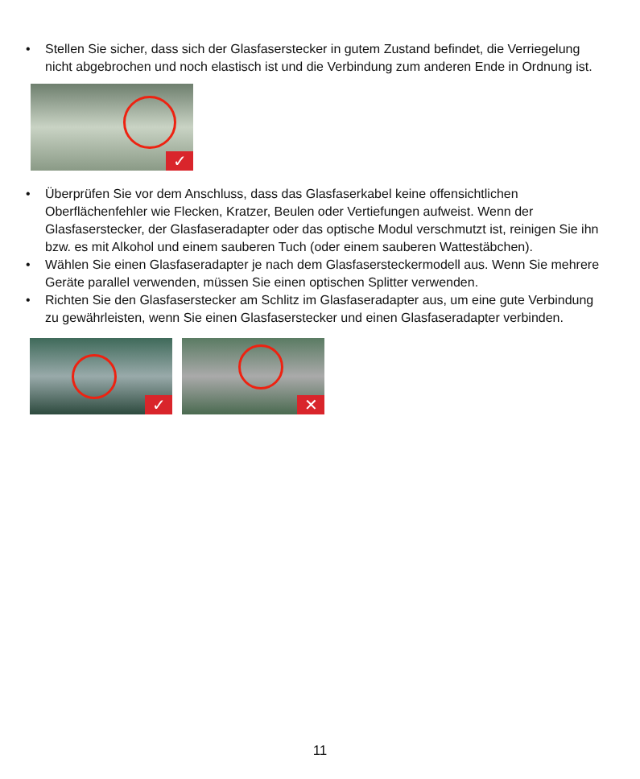• Stellen Sie sicher, dass sich der Glasfaserstecker in gutem Zustand befindet, die Verriegelung nicht abgebrochen und noch elastisch ist und die Verbindung zum anderen Ende in Ordnung ist.
✓
• Überprüfen Sie vor dem Anschluss, dass das Glasfaserkabel keine offensichtlichen Oberflächenfehler wie Flecken, Kratzer, Beulen oder Vertiefungen aufweist. Wenn der Glasfaserstecker, der Glasfaseradapter oder das optische Modul verschmutzt ist, reinigen Sie ihn bzw. es mit Alkohol und einem sauberen Tuch (oder einem sauberen Wattestäbchen).
• Wählen Sie einen Glasfaseradapter je nach dem Glasfasersteckermodell aus. Wenn Sie mehrere Geräte parallel verwenden, müssen Sie einen optischen Splitter verwenden.
• Richten Sie den Glasfaserstecker am Schlitz im Glasfaseradapter aus, um eine gute Verbindung zu gewährleisten, wenn Sie einen Glasfaserstecker und einen Glasfaseradapter verbinden.
✓ ✕
11